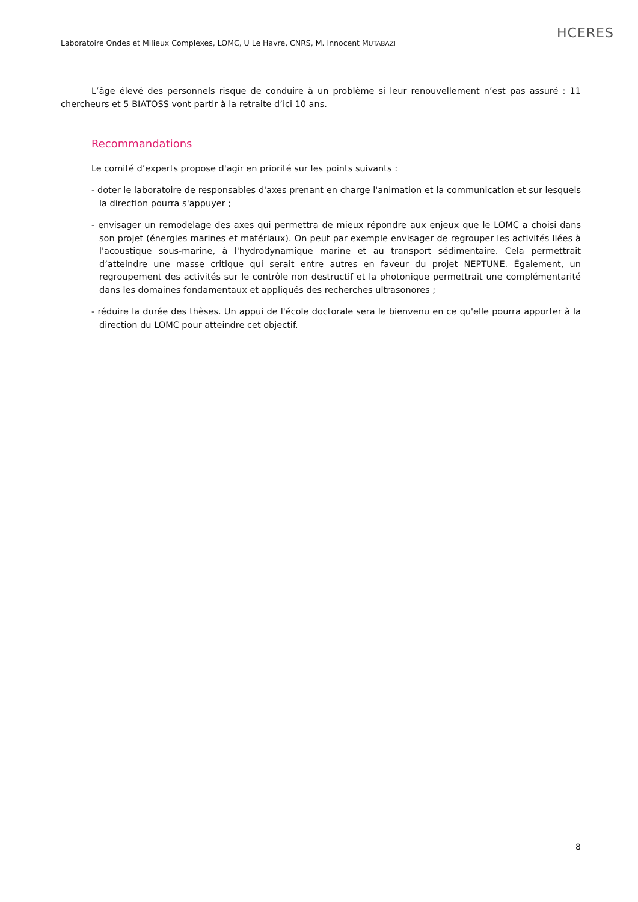Laboratoire Ondes et Milieux Complexes, LOMC, U Le Havre, CNRS, M. Innocent MUTABAZI
HCERES
L’âge élevé des personnels risque de conduire à un problème si leur renouvellement n’est pas assuré : 11 chercheurs et 5 BIATOSS vont partir à la retraite d’ici 10 ans.
Recommandations
Le comité d’experts propose d'agir en priorité sur les points suivants :
- doter le laboratoire de responsables d'axes prenant en charge l'animation et la communication et sur lesquels la direction pourra s'appuyer ;
- envisager un remodelage des axes qui permettra de mieux répondre aux enjeux que le LOMC a choisi dans son projet (énergies marines et matériaux). On peut par exemple envisager de regrouper les activités liées à l'acoustique sous-marine, à l'hydrodynamique marine et au transport sédimentaire. Cela permettrait d’atteindre une masse critique qui serait entre autres en faveur du projet NEPTUNE. Également, un regroupement des activités sur le contrôle non destructif et la photonique permettrait une complémentarité dans les domaines fondamentaux et appliqués des recherches ultrasonores ;
- réduire la durée des thèses. Un appui de l'école doctorale sera le bienvenu en ce qu'elle pourra apporter à la direction du LOMC pour atteindre cet objectif.
8